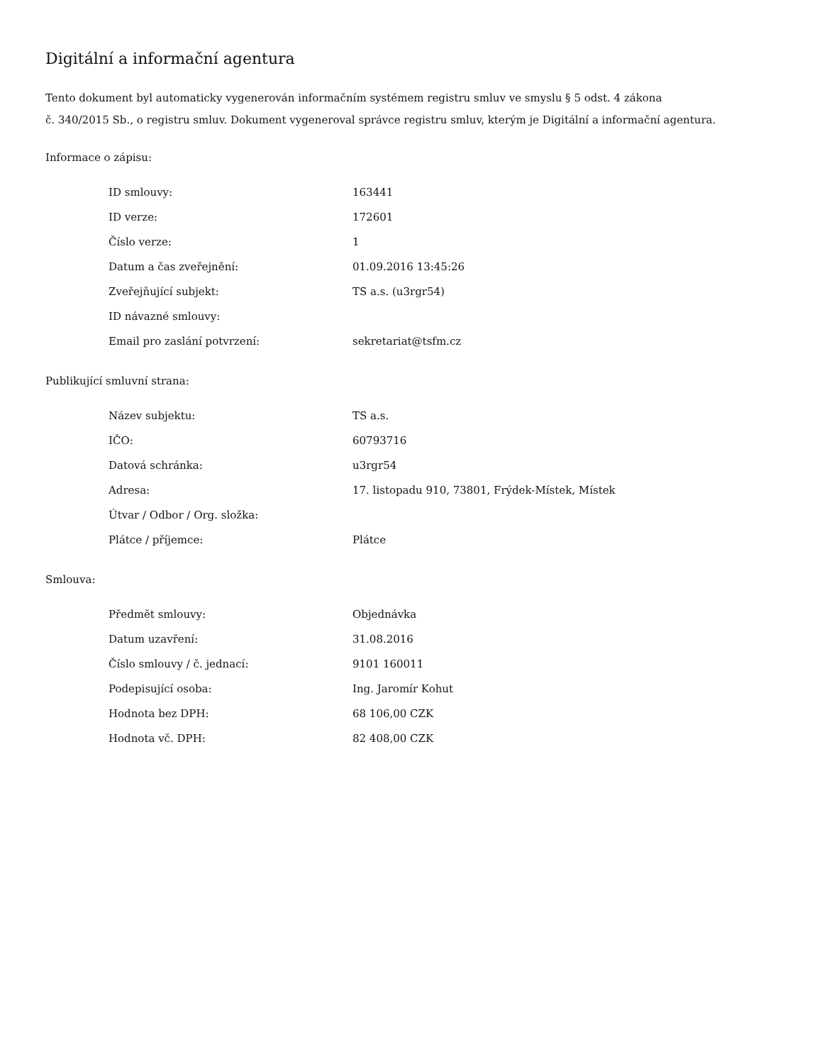Digitální a informační agentura
Tento dokument byl automaticky vygenerován informačním systémem registru smluv ve smyslu § 5 odst. 4 zákona
č. 340/2015 Sb., o registru smluv. Dokument vygeneroval správce registru smluv, kterým je Digitální a informační agentura.
Informace o zápisu:
| ID smlouvy: | 163441 |
| ID verze: | 172601 |
| Číslo verze: | 1 |
| Datum a čas zveřejnění: | 01.09.2016 13:45:26 |
| Zveřejňující subjekt: | TS a.s. (u3rgr54) |
| ID návazné smlouvy: | |
| Email pro zaslání potvrzení: | sekretariat@tsfm.cz |
Publikující smluvní strana:
| Název subjektu: | TS a.s. |
| IČO: | 60793716 |
| Datová schránka: | u3rgr54 |
| Adresa: | 17. listopadu 910, 73801, Frýdek-Místek, Místek |
| Útvar / Odbor / Org. složka: | |
| Plátce / příjemce: | Plátce |
Smlouva:
| Předmět smlouvy: | Objednávka |
| Datum uzavření: | 31.08.2016 |
| Číslo smlouvy / č. jednací: | 9101 160011 |
| Podepisující osoba: | Ing. Jaromír Kohut |
| Hodnota bez DPH: | 68 106,00 CZK |
| Hodnota vč. DPH: | 82 408,00 CZK |